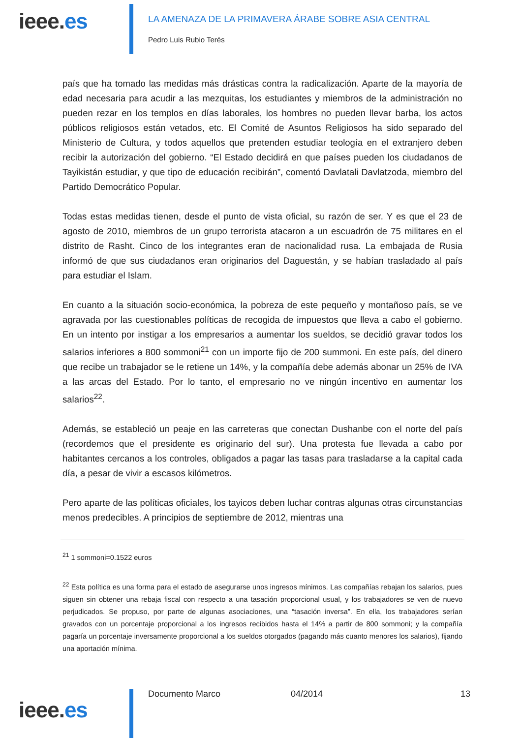ieee.es
LA AMENAZA DE LA PRIMAVERA ÁRABE SOBRE ASIA CENTRAL
Pedro Luis Rubio Terés
país que ha tomado las medidas más drásticas contra la radicalización. Aparte de la mayoría de edad necesaria para acudir a las mezquitas, los estudiantes y miembros de la administración no pueden rezar en los templos en días laborales, los hombres no pueden llevar barba, los actos públicos religiosos están vetados, etc. El Comité de Asuntos Religiosos ha sido separado del Ministerio de Cultura, y todos aquellos que pretenden estudiar teología en el extranjero deben recibir la autorización del gobierno. “El Estado decidirá en que países pueden los ciudadanos de Tayikistán estudiar, y que tipo de educación recibirán”, comentó Davlatali Davlatzoda, miembro del Partido Democrático Popular.
Todas estas medidas tienen, desde el punto de vista oficial, su razón de ser. Y es que el 23 de agosto de 2010, miembros de un grupo terrorista atacaron a un escuadrón de 75 militares en el distrito de Rasht. Cinco de los integrantes eran de nacionalidad rusa. La embajada de Rusia informó de que sus ciudadanos eran originarios del Daguestán, y se habían trasladado al país para estudiar el Islam.
En cuanto a la situación socio-económica, la pobreza de este pequeño y montañoso país, se ve agravada por las cuestionables políticas de recogida de impuestos que lleva a cabo el gobierno. En un intento por instigar a los empresarios a aumentar los sueldos, se decidió gravar todos los salarios inferiores a 800 sommoni<sup>21</sup> con un importe fijo de 200 summoni. En este país, del dinero que recibe un trabajador se le retiene un 14%, y la compañía debe además abonar un 25% de IVA a las arcas del Estado. Por lo tanto, el empresario no ve ningún incentivo en aumentar los salarios<sup>22</sup>.
Además, se estableció un peaje en las carreteras que conectan Dushanbe con el norte del país (recordemos que el presidente es originario del sur). Una protesta fue llevada a cabo por habitantes cercanos a los controles, obligados a pagar las tasas para trasladarse a la capital cada día, a pesar de vivir a escasos kilómetros.
Pero aparte de las políticas oficiales, los tayicos deben luchar contras algunas otras circunstancias menos predecibles. A principios de septiembre de 2012, mientras una
<sup>21</sup> 1 sommoni=0.1522 euros
<sup>22</sup> Esta política es una forma para el estado de asegurarse unos ingresos mínimos. Las compañías rebajan los salarios, pues siguen sin obtener una rebaja fiscal con respecto a una tasación proporcional usual, y los trabajadores se ven de nuevo perjudicados. Se propuso, por parte de algunas asociaciones, una “tasación inversa”. En ella, los trabajadores serían gravados con un porcentaje proporcional a los ingresos recibidos hasta el 14% a partir de 800 sommoni; y la compañía pagaría un porcentaje inversamente proporcional a los sueldos otorgados (pagando más cuanto menores los salarios), fijando una aportación mínima.
ieee.es
Documento Marco 04/2014 13